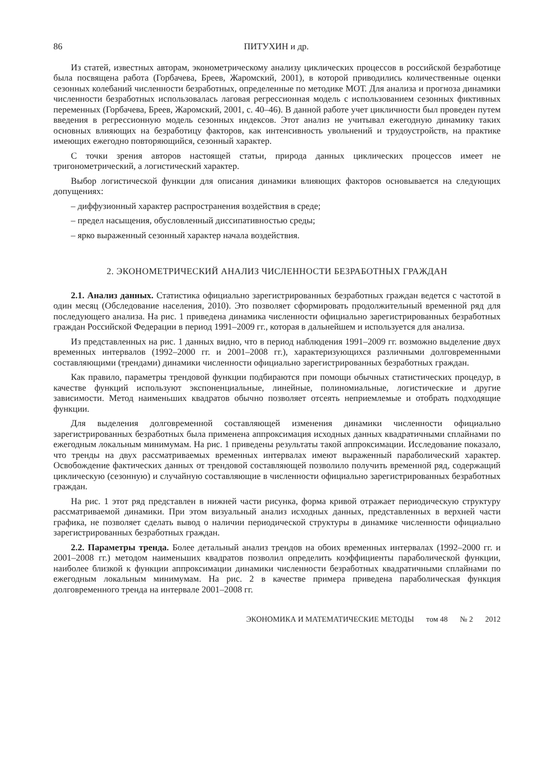86 ПИТУХИН и др.
Из статей, известных авторам, эконометрическому анализу циклических процессов в российской безработице была посвящена работа (Горбачева, Бреев, Жаромский, 2001), в которой приводились количественные оценки сезонных колебаний численности безработных, определенные по методике МОТ. Для анализа и прогноза динамики численности безработных использовалась лаговая регрессионная модель с использованием сезонных фиктивных переменных (Горбачева, Бреев, Жаромский, 2001, с. 40–46). В данной работе учет цикличности был проведен путем введения в регрессионную модель сезонных индексов. Этот анализ не учитывал ежегодную динамику таких основных влияющих на безработицу факторов, как интенсивность увольнений и трудоустройств, на практике имеющих ежегодно повторяющийся, сезонный характер.
С точки зрения авторов настоящей статьи, природа данных циклических процессов имеет не тригонометрический, а логистический характер.
Выбор логистической функции для описания динамики влияющих факторов основывается на следующих допущениях:
– диффузионный характер распространения воздействия в среде;
– предел насыщения, обусловленный диссипативностью среды;
– ярко выраженный сезонный характер начала воздействия.
2. ЭКОНОМЕТРИЧЕСКИЙ АНАЛИЗ ЧИСЛЕННОСТИ БЕЗРАБОТНЫХ ГРАЖДАН
2.1. Анализ данных. Статистика официально зарегистрированных безработных граждан ведется с частотой в один месяц (Обследование населения, 2010). Это позволяет сформировать продолжительный временной ряд для последующего анализа. На рис. 1 приведена динамика численности официально зарегистрированных безработных граждан Российской Федерации в период 1991–2009 гг., которая в дальнейшем и используется для анализа.
Из представленных на рис. 1 данных видно, что в период наблюдения 1991–2009 гг. возможно выделение двух временных интервалов (1992–2000 гг. и 2001–2008 гг.), характеризующихся различными долговременными составляющими (трендами) динамики численности официально зарегистрированных безработных граждан.
Как правило, параметры трендовой функции подбираются при помощи обычных статистических процедур, в качестве функций используют экспоненциальные, линейные, полиномиальные, логистические и другие зависимости. Метод наименьших квадратов обычно позволяет отсеять неприемлемые и отобрать подходящие функции.
Для выделения долговременной составляющей изменения динамики численности официально зарегистрированных безработных была применена аппроксимация исходных данных квадратичными сплайнами по ежегодным локальным минимумам. На рис. 1 приведены результаты такой аппроксимации. Исследование показало, что тренды на двух рассматриваемых временных интервалах имеют выраженный параболический характер. Освобождение фактических данных от трендовой составляющей позволило получить временной ряд, содержащий циклическую (сезонную) и случайную составляющие в численности официально зарегистрированных безработных граждан.
На рис. 1 этот ряд представлен в нижней части рисунка, форма кривой отражает периодическую структуру рассматриваемой динамики. При этом визуальный анализ исходных данных, представленных в верхней части графика, не позволяет сделать вывод о наличии периодической структуры в динамике численности официально зарегистрированных безработных граждан.
2.2. Параметры тренда. Более детальный анализ трендов на обоих временных интервалах (1992–2000 гг. и 2001–2008 гг.) методом наименьших квадратов позволил определить коэффициенты параболической функции, наиболее близкой к функции аппроксимации динамики численности безработных квадратичными сплайнами по ежегодным локальным минимумам. На рис. 2 в качестве примера приведена параболическая функция долговременного тренда на интервале 2001–2008 гг.
ЭКОНОМИКА И МАТЕМАТИЧЕСКИЕ МЕТОДЫ том 48 № 2 2012